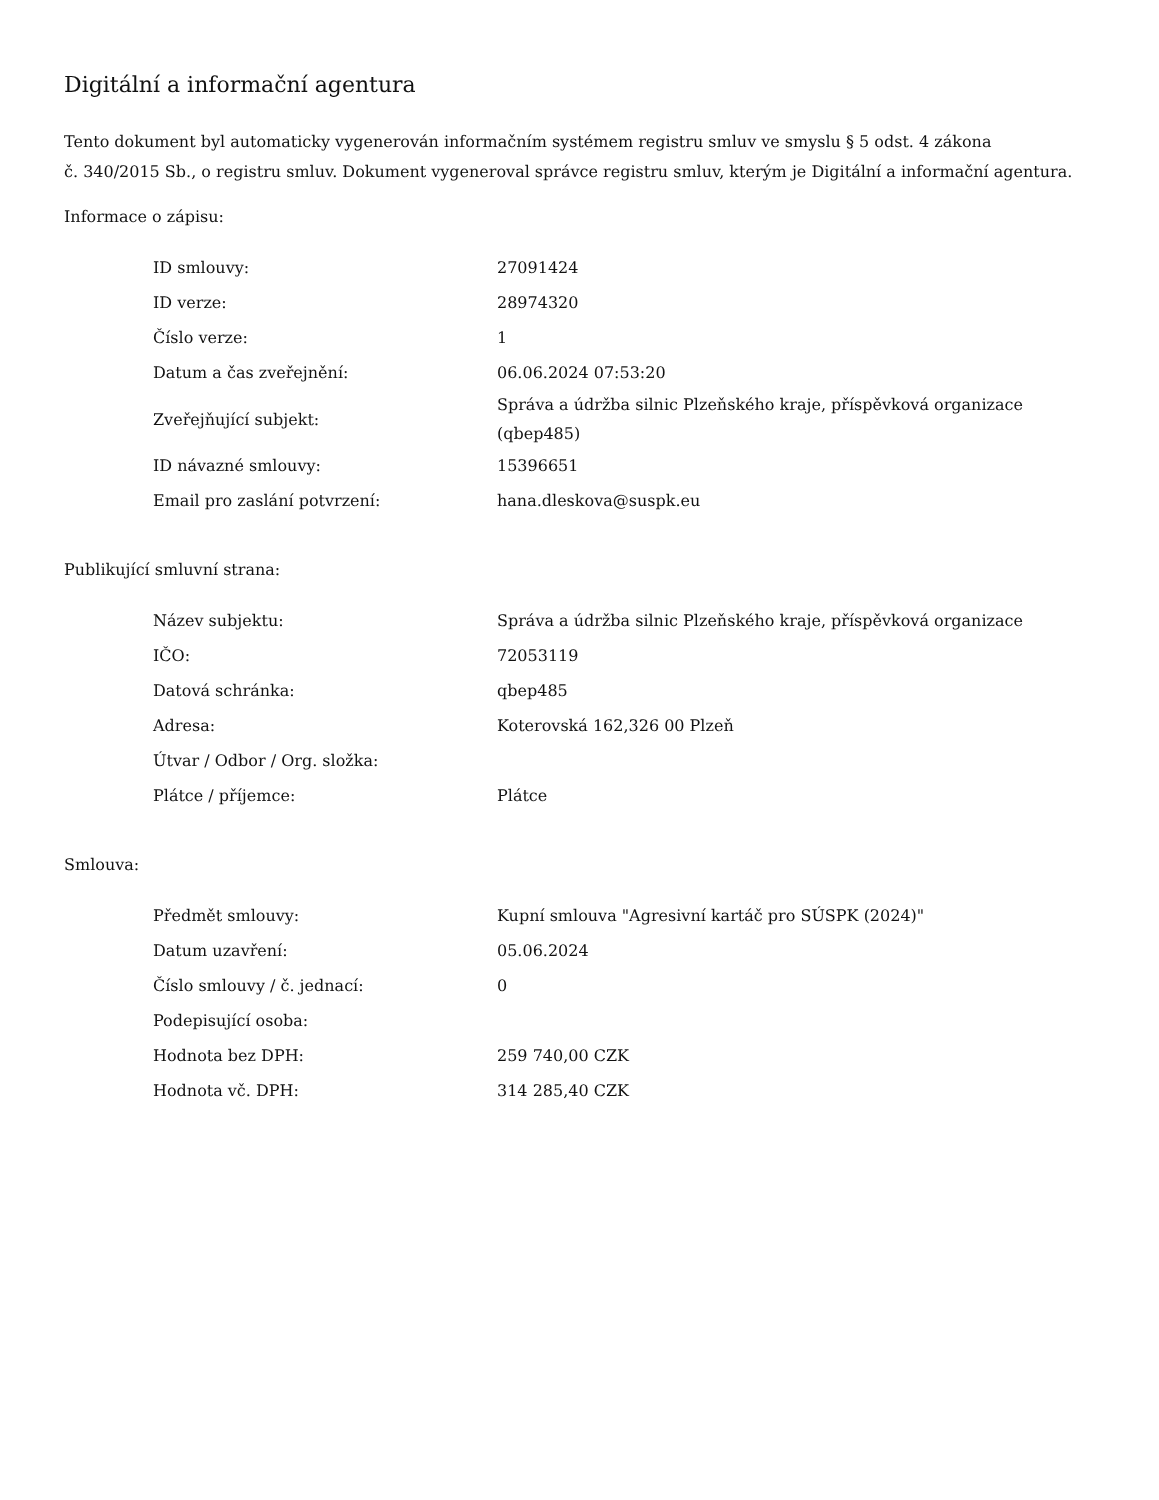Digitální a informační agentura
Tento dokument byl automaticky vygenerován informačním systémem registru smluv ve smyslu § 5 odst. 4 zákona
č. 340/2015 Sb., o registru smluv. Dokument vygeneroval správce registru smluv, kterým je Digitální a informační agentura.
Informace o zápisu:
| ID smlouvy: | 27091424 |
| ID verze: | 28974320 |
| Číslo verze: | 1 |
| Datum a čas zveřejnění: | 06.06.2024 07:53:20 |
| Zveřejňující subjekt: | Správa a údržba silnic Plzeňského kraje, příspěvková organizace (qbep485) |
| ID návazné smlouvy: | 15396651 |
| Email pro zaslání potvrzení: | hana.dleskova@suspk.eu |
Publikující smluvní strana:
| Název subjektu: | Správa a údržba silnic Plzeňského kraje, příspěvková organizace |
| IČO: | 72053119 |
| Datová schránka: | qbep485 |
| Adresa: | Koterovská 162,326 00 Plzeň |
| Útvar / Odbor / Org. složka: | |
| Plátce / příjemce: | Plátce |
Smlouva:
| Předmět smlouvy: | Kupní smlouva "Agresivní kartáč pro SÚSPK (2024)" |
| Datum uzavření: | 05.06.2024 |
| Číslo smlouvy / č. jednací: | 0 |
| Podepisující osoba: | |
| Hodnota bez DPH: | 259 740,00 CZK |
| Hodnota vč. DPH: | 314 285,40 CZK |